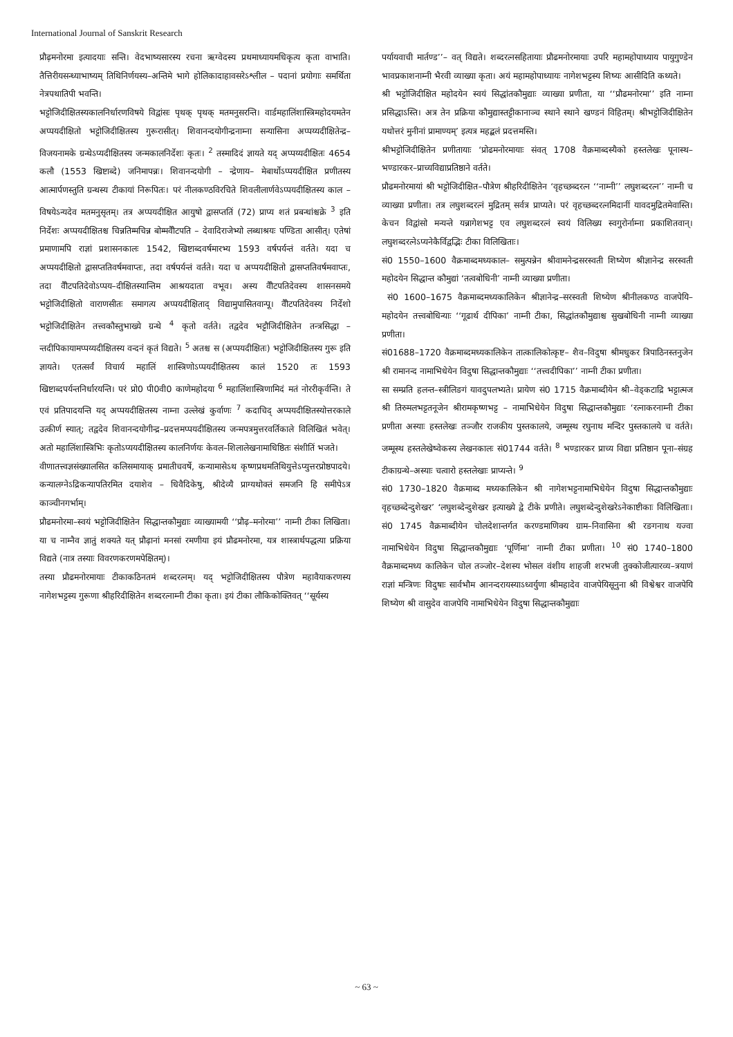International Journal of Sanskrit Research
प्रौढ़मनोरमा इत्यादयाः सन्ति। वेदभाष्यसारस्य रचना ऋग्वेदस्य प्रथमाध्यायमधिकृत्य कृता वाभाति।तैत्तिरीयसन्ध्याभाष्यम् तिथिनिर्णयस्य–अन्तिमे भागे होलिकादाहावसरेऽश्लील – पदानां प्रयोगाः समर्थिता नेत्रपथातिपी भवन्ति।
भट्टोजिदीक्षितस्यकालनिर्धारणविषये विद्वांसः पृथक् पृथक् मतमनुसरन्ति। वार्डमहालिंशास्त्रिमहोदयमतेन अप्पयदीक्षितो भट्टोजिदीक्षितस्य गुरूरासीत्। शिवानन्दयोगीन्द्रनाम्ना सन्यासिना अप्पय्यदीक्षितेन्द्र– विजयनामके ग्रन्थेऽप्यदीक्षितस्य जन्मकालनिर्देशः कृतः। <sup>2</sup> तस्मादिदं ज्ञायते यद् अप्पय्यदीक्षितः 4654 कलौ (1553 खिष्टाब्दे) जनिमापन्नः। शिवानन्दयोगी – न्द्रेणाय– मेबार्थोऽप्पयदीक्षित प्रणीतस्य आत्मार्पणस्तुति ग्रन्थस्य टीकायां निरूपितः। परं नीलकण्ठविरचिते शिवलीलार्णवेऽप्पयदीक्षितस्य काल – विषयेऽन्यदेव मतमनुसृतम्। तत्र अप्पयदीक्षित आयुषो द्वासप्ततिं (72) प्राप्य शतं प्रबन्धांश्चक्रे <sup>3</sup> इति निर्देशः अप्पयदीक्षितश्च चिन्नतिम्मचिन्न बोम्मवैौटपति – देवादिराजेभ्यो लब्धाश्रयः पण्डिता आसीत्। एतेषां प्रमाणामपि राज्ञां प्रशासनकालः 1542, खिष्टाब्दवर्षमारभ्य 1593 वर्षपर्यन्तं वर्तते। यदा च अप्पयदीक्षितो द्वासप्ततिवर्षमवाप्तः, तदा वर्षपर्यन्तं वर्तते। यदा च अप्पयदीक्षितो द्वासप्ततिवर्षमवाप्तः, तदा वैौटपतिदेवोऽप्पय–दीक्षितस्यान्तिम आश्रयदाता वभूव। अस्य वैौटपतिदेवस्य शासनसमये भट्टोजिदीक्षितो वाराणसीतः समागत्य अप्पयदीक्षिताद् विद्यामुपासितवान्पू। वैौटपतिदेवस्य निर्देशो भट्टोजिदीक्षितेन तत्त्वकौस्तुभाख्ये ग्रन्थे <sup>4</sup> कृतो वर्तते। तद्वदेव भट्टौजिदीक्षितेन तन्त्रसिद्धा – न्तदीपिकायामप्पय्यदीक्षितस्य वन्दनं कृतं विद्यते। <sup>5</sup> अतश्च स (अप्पयदीक्षितः) भट्टोजिदीक्षितस्य गुरू इति ज्ञायते। एतत्सर्वं विचार्य महालिं शास्त्रिणोऽप्पयदीक्षितस्य कालं 1520 तः 1593 खिष्टाब्दपर्यन्तनिर्धारयन्ति। परं प्रो0 पी0वी0 काणेमहोदया <sup>6</sup> महालिंशास्त्रिणामिदं मतं नोररीकृर्वन्ति। ते एवं प्रतिपादयन्ति यद् अप्पयदीक्षितस्य नाम्ना उल्लेखं कुर्वाणः <sup>7</sup> कदाचिद् अप्पयदीक्षितस्योत्तरकाले उत्कीर्ण स्यात्; तद्वदेव शिवानन्दयोगीन्द्र–प्रदत्तमप्पयदीक्षितस्य जन्मपत्रमुत्तरवर्तिकाले विलिखितं भवेत्। अतो महालिंशास्त्रिभिः कृतोऽप्ययदीक्षितस्य कालनिर्णयः केवल–शिलालेखनामाधिष्ठितः संशीतिं भजते।
वीणातत्त्वज्ञसंख्यालसित कलिसमायाक् प्रमातीचवर्षे, कन्यामासेऽथ कृष्णप्रथमतिथियुत्तेऽप्युत्तरप्रोष्ठपादये। कन्यालग्नेऽद्रिकन्यापतिरमित दयाशेव – धिवैदिकेषु, श्रीदेव्यै प्राग्यथोक्तं समजनि हि समीपेऽत्र काञ्चीनगर्भाम्।
प्रौढमनोरमा–स्वयं भट्टोजिदीक्षितेन सिद्धान्तकौमुद्याः व्याख्यामयी ‘‘प्रौढ़–मनोरमा’’ नाम्नी टीका लिखिता। या च नाम्नैव ज्ञातुं शक्यते यत् प्रौढ़ानां मनसां रमणीया इयं प्रौढमनोरमा, यत्र शास्त्रार्थपद्धत्या प्रक्रिया विद्यते (नात्र तस्याः विवरणकरणमपेक्षितम्)।
तस्या प्रौढमनोरमायाः टीकाकठिनतमं शब्दरत्नम्। यद् भट्टोजिदीक्षितस्य पौत्रेण महावैयाकरणस्य नागेशभट्टस्य गुरूणा श्रीहरिदीक्षितेन शब्दरत्नाम्नी टीका कृता। इयं टीका लौकिकोक्तिवत् ‘‘सूर्यस्य
पर्यायवाची मार्तण्ड’’– वत् विद्यते। शब्दरत्नसहितायाः प्रौढमनोरमायाः उपरि महामहोपाध्याय पायुगुण्डेन भावप्रकाशनाम्नी भैरवी व्याख्या कृता। अयं महामहोपाध्यायः नागेशभट्टस्य शिष्यः आसीदिति कथ्यते।
श्री भट्टोजिदीक्षित महोदयेन स्वयं सिद्धांतकौमुद्याः व्याख्या प्रणीता, या ‘‘प्रौढमनोरमा’’ इति नाम्ना प्रसिद्धाऽस्ति। अत्र तेन प्रक्रिया कौमुद्यास्तट्टीकानाञ्च स्थाने स्थाने खण्डनं विहितम्। श्रीभट्टोजिदीक्षितेन यथोत्तरं मुनीनां प्रामाण्यम्’ इत्यत्र महद्बलं प्रदत्तमस्ति।
श्रीभट्टोजिदीक्षितेन प्रणीतायाः ‘प्रोढमनोरमायाः संवत् 1708 वैक्रमाब्दस्यैको हस्तलेखः पूनास्थ– भण्डारकर–प्राच्यविद्याप्रतिष्ठाने वर्तते।
प्रौढमनोरमायां श्री भट्टोजिदीक्षित–पौत्रेण श्रीहरिदीक्षितेन ‘वृहच्छब्दरत्न ‘‘नाम्नी’’ लघुशब्दरत्न’’ नाम्नी च व्याख्या प्रणीता। तत्र लघुशब्दरत्नं मुद्रितम् सर्वत्र प्राप्यते। परं वृहच्छब्दरत्नमिदानीं यावदमुद्रितमेवास्ति। केचन विद्वांसो मन्यन्ते यन्नागेशभट्ट एव लघुशब्दरत्नं स्वयं विलिख्य स्वगुरोर्नाम्ना प्रकाशितवान्। लघुशब्दरत्नेऽप्यनेकैर्विद्वद्भिः टीका विलिखिताः।
सं0 1550–1600 वैक्रमाब्दमध्यकाल– समुत्पन्नेन श्रीवामनेन्द्रसरस्वती शिष्येण श्रीज्ञानेन्द्र सरस्वती महोदयेन सिद्धान्त कौमुद्यां ‘तत्वबोधिनी’ नाम्नी व्याख्या प्रणीता।
सं0 1600–1675 वैक्रमाब्दमध्यकालिकेन श्रीज्ञानेन्द्र–सरस्वती शिष्येण श्रीनीलकण्ठ वाजपेयि–महोदयेन तत्त्वबोधिन्याः ‘‘गूढार्थ दीपिका’ नाम्नी टीका, सिद्धांतकौमुद्याश्च सुखबोधिनी नाम्नी व्याख्या प्रणीता।
सं01688–1720 वैक्रमाब्दमध्यकालिकेन तात्कालिकोत्कृष्ट– शैव–विदुषा श्रीमधुकर त्रिपाठिनस्तनुजेन श्री रामानन्द नामाभिधेयेन विदुषा सिद्धान्तकौमुद्याः ‘‘तत्त्वदीपिका’’ नाम्नी टीका प्रणीता।
सा सम्प्रति हलन्त–स्त्रीलिङगं यावदुपलभ्यते। प्रायेण सं0 1715 वैक्रमाब्दीयेन श्री–वेड्कटाद्रि भट्टात्मज श्री तिरुमलभट्टतनूजेन श्रीरामकृष्णभट्ट – नामाभिधेयेन विदुषा सिद्धान्तकौमुद्याः ‘रत्नाकरनाम्नी टीका प्रणीता अस्याः हस्तलेखः तञ्जौर राजकीय पुस्तकालये, जम्मूस्थ रघुनाथ मन्दिर पुस्तकालये च वर्तते। जम्मूस्थ हस्तलेखेष्वेकस्य लेखनकालः सं01744 वर्तते। <sup>8</sup> भण्डारकर प्राच्य विद्या प्रतिष्ठान पूना–संग्रह टीकाग्रन्थे–अस्याः चत्वारो हस्तलेखाः प्राप्यन्ते। <sup>9</sup>
सं0 1730–1820 वैक्रमाब्द मध्यकालिकेन श्री नागेशभट्टनामाभिधेयेन विदुषा सिद्धान्तकौमुद्याः वृहच्छब्देन्दुशेखर’ ‘लघुशब्देन्दुशेखर इत्याख्ये द्वे टीके प्रणीते। लघुशब्देन्दुशेखरेऽनेकाष्टीकाः विलिखिताः। सं0 1745 वैक्रमाब्दीयेन चोलदेशान्तर्गत करण्डमाणिक्य ग्राम–निवासिना श्री रङगनाथ यज्वा नामाभिधेयेन विदुषा सिद्धान्तकौमुद्याः ‘पूर्णिमा’ नाम्नी टीका प्रणीता। <sup>10</sup> सं0 1740–1800 वैक्रमाब्दमध्य कालिकेन चोल तञ्जोर–देशस्य भोसल वंशीय शाहजी शरभजी तुक्कोजीत्यारव्य–त्रयाणं राज्ञां मन्त्रिणः विदुषाः सार्वभौम आनन्दरायस्याऽध्वर्युणा श्रीमहादेव वाजपेयिसूनुना श्री विश्वेश्वर वाजपेयि शिष्येण श्री वासुदेव वाजपेयि नामाभिधेयेन विदुषा सिद्धान्तकौमुद्याः
~ 63 ~